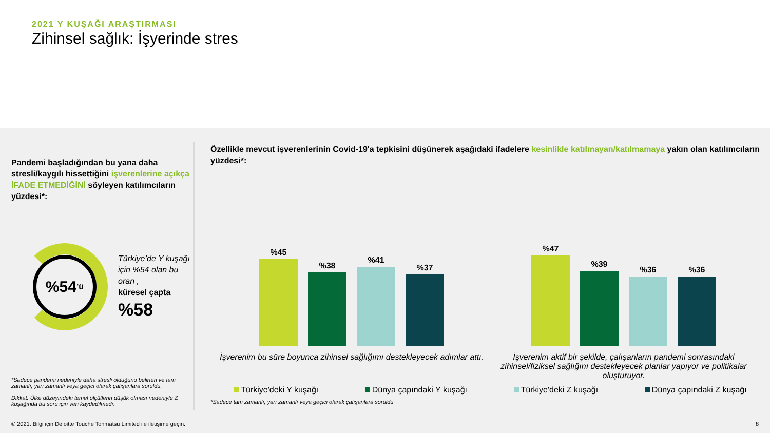2021 Y KUŞAĞI ARAŞTIRMASI
Zihinsel sağlık: İşyerinde stres
Pandemi başladığından bu yana daha stresli/kaygılı hissettiğini işverenlerine açıkça İFADE ETMEDİĞİNİ söyleyen katılımcıların yüzdesi*:
%54’ü
Türkiye’de Y kuşağı için %54 olan bu oran ,
küresel çapta
%58
*Sadece pandemi nedeniyle daha stresli olduğunu belirten ve tam zamanlı, yarı zamanlı veya geçici olarak çalışanlara soruldu.
Dikkat: Ülke düzeyindeki temel ölçütlerin düşük olması nedeniyle Z kuşağında bu soru için veri kaydedilmedi.
Özellikle mevcut işverenlerinin Covid-19'a tepkisini düşünerek aşağıdaki ifadelere kesinlikle katılmayan/katılmamaya yakın olan katılımcıların yüzdesi*:
%45
%38
%41
%37
%47
%39
%36
%36
İşverenim bu süre boyunca zihinsel sağlığımı destekleyecek adımlar attı.
İşverenim aktif bir şekilde, çalışanların pandemi sonrasındaki zihinsel/fiziksel sağlığını destekleyecek planlar yapıyor ve politikalar oluşturuyor.
Türkiye'deki Y kuşağı Dünya çapındaki Y kuşağı Türkiye'deki Z kuşağı Dünya çapındaki Z kuşağı
*Sadece tam zamanlı, yarı zamanlı veya geçici olarak çalışanlara soruldu
© 2021. Bilgi için Deloitte Touche Tohmatsu Limited ile iletişime geçin. 8